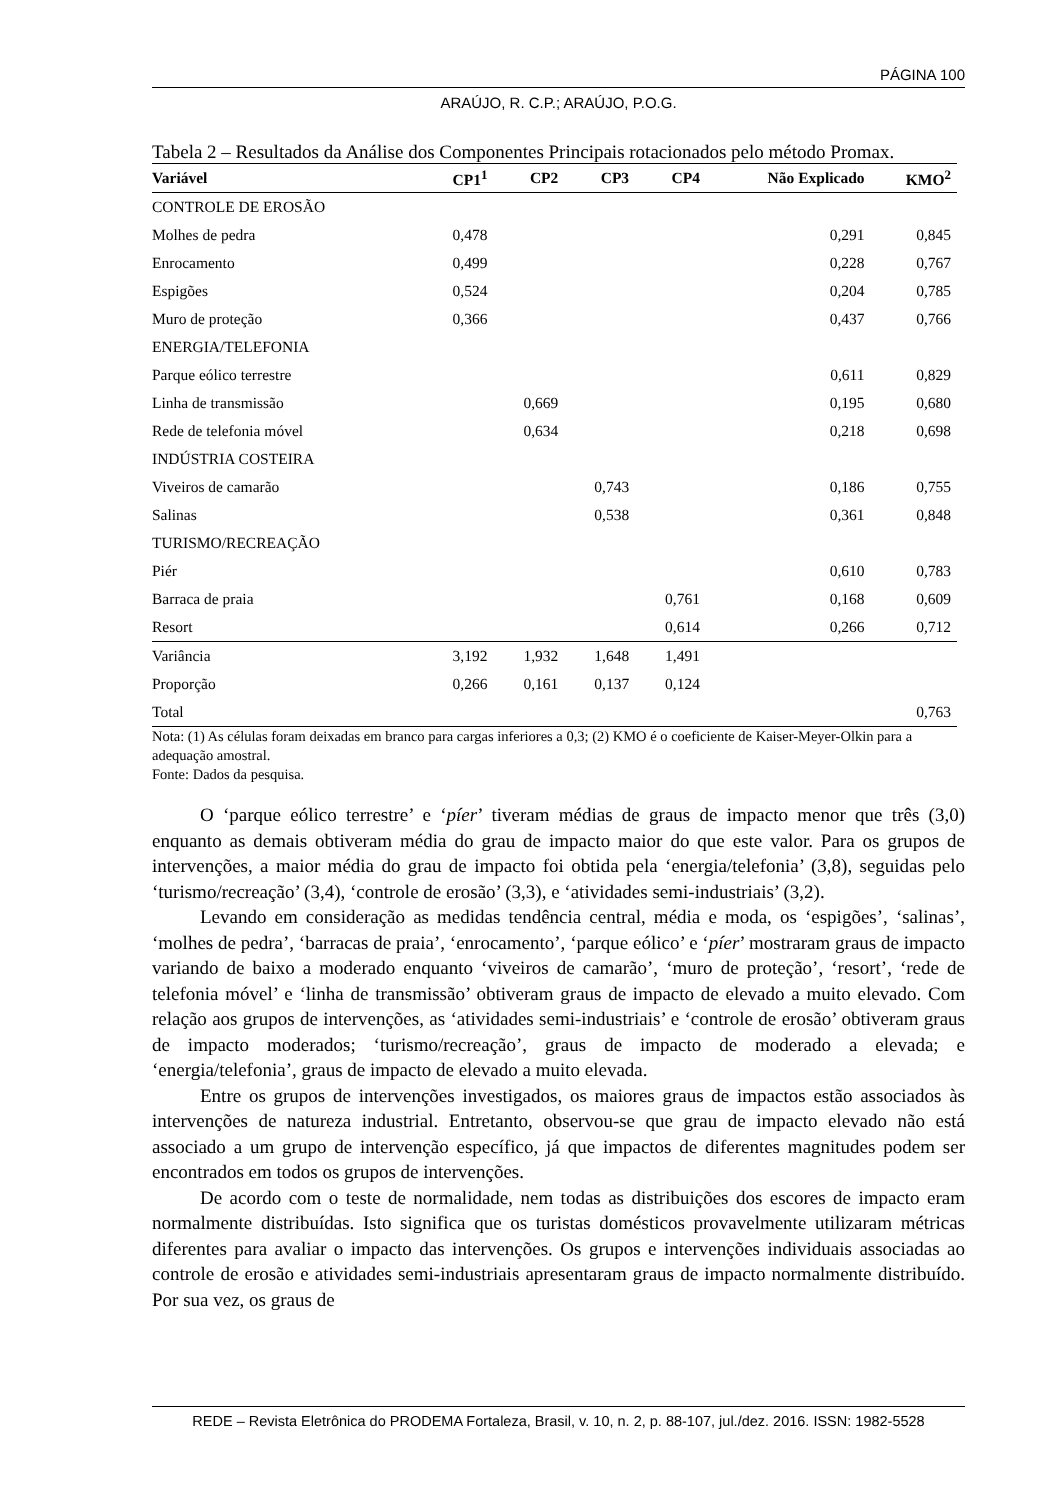PÁGINA 100
ARAÚJO, R. C.P.; ARAÚJO, P.O.G.
Tabela 2 – Resultados da Análise dos Componentes Principais rotacionados pelo método Promax.
| Variável | CP1<sup>1</sup> | CP2 | CP3 | CP4 | Não Explicado | KMO<sup>2</sup> |
| --- | --- | --- | --- | --- | --- | --- |
| CONTROLE DE EROSÃO | | | | | | |
| Molhes de pedra | 0,478 | | | | 0,291 | 0,845 |
| Enrocamento | 0,499 | | | | 0,228 | 0,767 |
| Espigões | 0,524 | | | | 0,204 | 0,785 |
| Muro de proteção | 0,366 | | | | 0,437 | 0,766 |
| ENERGIA/TELEFONIA | | | | | | |
| Parque eólico terrestre | | | | | 0,611 | 0,829 |
| Linha de transmissão | | 0,669 | | | 0,195 | 0,680 |
| Rede de telefonia móvel | | 0,634 | | | 0,218 | 0,698 |
| INDÚSTRIA COSTEIRA | | | | | | |
| Viveiros de camarão | | | 0,743 | | 0,186 | 0,755 |
| Salinas | | | 0,538 | | 0,361 | 0,848 |
| TURISMO/RECREAÇÃO | | | | | | |
| Piér | | | | | 0,610 | 0,783 |
| Barraca de praia | | | | 0,761 | 0,168 | 0,609 |
| Resort | | | | 0,614 | 0,266 | 0,712 |
| Variância | 3,192 | 1,932 | 1,648 | 1,491 | | |
| Proporção | 0,266 | 0,161 | 0,137 | 0,124 | | |
| Total | | | | | | 0,763 |
Nota: (1) As células foram deixadas em branco para cargas inferiores a 0,3; (2) KMO é o coeficiente de Kaiser-Meyer-Olkin para a adequação amostral.
Fonte: Dados da pesquisa.
O ‘parque eólico terrestre’ e ‘píer’ tiveram médias de graus de impacto menor que três (3,0) enquanto as demais obtiveram média do grau de impacto maior do que este valor. Para os grupos de intervenções, a maior média do grau de impacto foi obtida pela ‘energia/telefonia’ (3,8), seguidas pelo ‘turismo/recreação’ (3,4), ‘controle de erosão’ (3,3), e ‘atividades semi-industriais’ (3,2).
Levando em consideração as medidas tendência central, média e moda, os ‘espigões’, ‘salinas’, ‘molhes de pedra’, ‘barracas de praia’, ‘enrocamento’, ‘parque eólico’ e ‘píer’ mostraram graus de impacto variando de baixo a moderado enquanto ‘viveiros de camarão’, ‘muro de proteção’, ‘resort’, ‘rede de telefonia móvel’ e ‘linha de transmissão’ obtiveram graus de impacto de elevado a muito elevado. Com relação aos grupos de intervenções, as ‘atividades semi-industriais’ e ‘controle de erosão’ obtiveram graus de impacto moderados; ‘turismo/recreação’, graus de impacto de moderado a elevada; e ‘energia/telefonia’, graus de impacto de elevado a muito elevada.
Entre os grupos de intervenções investigados, os maiores graus de impactos estão associados às intervenções de natureza industrial. Entretanto, observou-se que grau de impacto elevado não está associado a um grupo de intervenção específico, já que impactos de diferentes magnitudes podem ser encontrados em todos os grupos de intervenções.
De acordo com o teste de normalidade, nem todas as distribuições dos escores de impacto eram normalmente distribuídas. Isto significa que os turistas domésticos provavelmente utilizaram métricas diferentes para avaliar o impacto das intervenções. Os grupos e intervenções individuais associadas ao controle de erosão e atividades semi-industriais apresentaram graus de impacto normalmente distribuído. Por sua vez, os graus de
REDE – Revista Eletrônica do PRODEMA Fortaleza, Brasil, v. 10, n. 2, p. 88-107, jul./dez. 2016. ISSN: 1982-5528